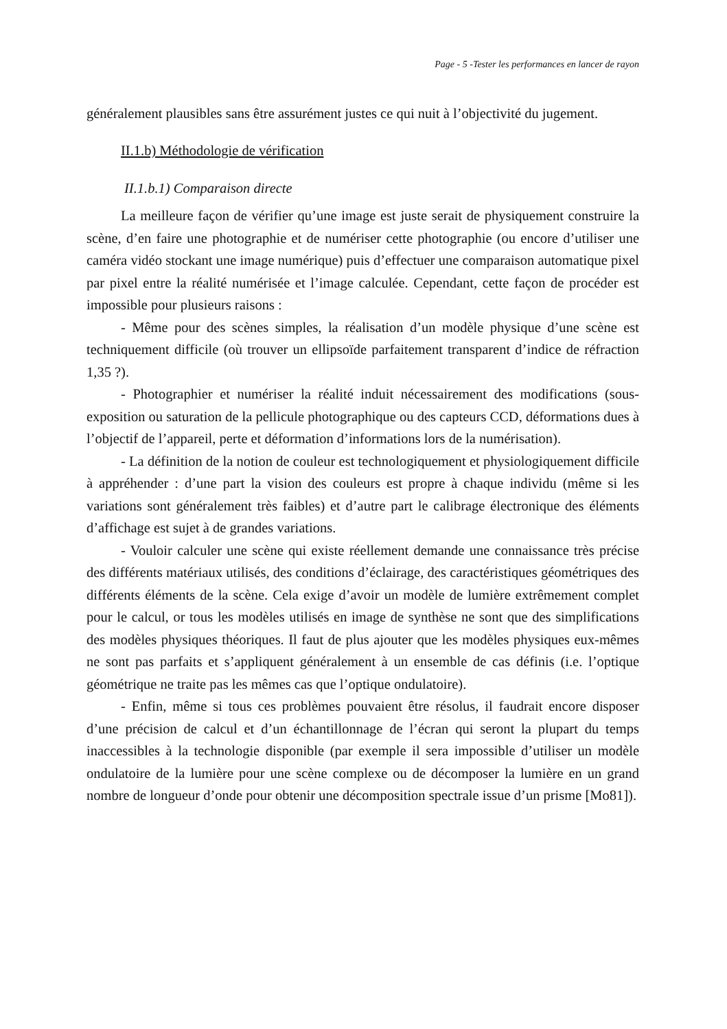Page - 5 -Tester les performances en lancer de rayon
généralement plausibles sans être assurément justes ce qui nuit à l’objectivité du jugement.
II.1.b) Méthodologie de vérification
II.1.b.1) Comparaison directe
La meilleure façon de vérifier qu’une image est juste serait de physiquement construire la scène, d’en faire une photographie et de numériser cette photographie (ou encore d’utiliser une caméra vidéo stockant une image numérique) puis d’effectuer une comparaison automatique pixel par pixel entre la réalité numérisée et l’image calculée. Cependant, cette façon de procéder est impossible pour plusieurs raisons :
- Même pour des scènes simples, la réalisation d’un modèle physique d’une scène est techniquement difficile (où trouver un ellipsoïde parfaitement transparent d’indice de réfraction 1,35 ?).
- Photographier et numériser la réalité induit nécessairement des modifications (sous-exposition ou saturation de la pellicule photographique ou des capteurs CCD, déformations dues à l’objectif de l’appareil, perte et déformation d’informations lors de la numérisation).
- La définition de la notion de couleur est technologiquement et physiologiquement difficile à appréhender : d’une part la vision des couleurs est propre à chaque individu (même si les variations sont généralement très faibles) et d’autre part le calibrage électronique des éléments d’affichage est sujet à de grandes variations.
- Vouloir calculer une scène qui existe réellement demande une connaissance très précise des différents matériaux utilisés, des conditions d’éclairage, des caractéristiques géométriques des différents éléments de la scène. Cela exige d’avoir un modèle de lumière extrêmement complet pour le calcul, or tous les modèles utilisés en image de synthèse ne sont que des simplifications des modèles physiques théoriques. Il faut de plus ajouter que les modèles physiques eux-mêmes ne sont pas parfaits et s’appliquent généralement à un ensemble de cas définis (i.e. l’optique géométrique ne traite pas les mêmes cas que l’optique ondulatoire).
- Enfin, même si tous ces problèmes pouvaient être résolus, il faudrait encore disposer d’une précision de calcul et d’un échantillonnage de l’écran qui seront la plupart du temps inaccessibles à la technologie disponible (par exemple il sera impossible d’utiliser un modèle ondulatoire de la lumière pour une scène complexe ou de décomposer la lumière en un grand nombre de longueur d’onde pour obtenir une décomposition spectrale issue d’un prisme [Mo81]).